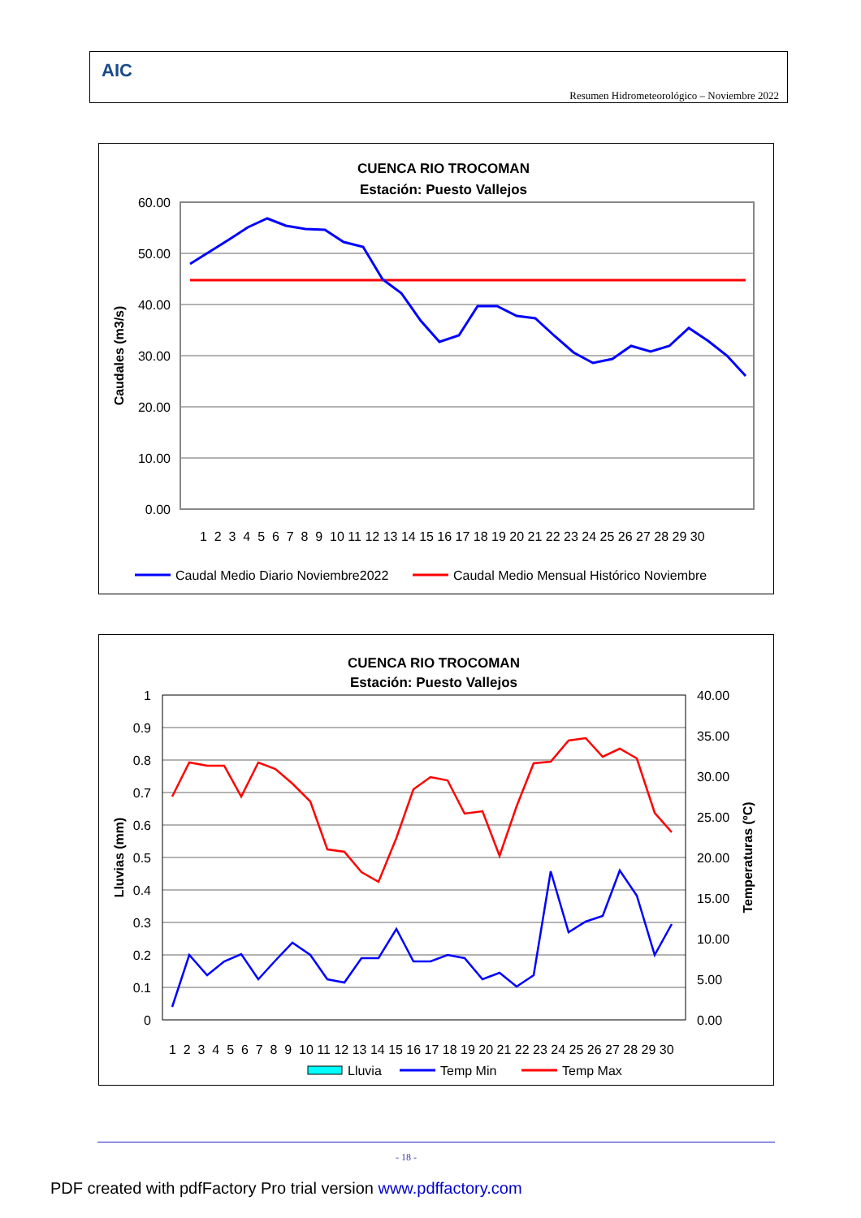AIC
Resumen Hidrometeorológico – Noviembre 2022
CUENCA RIO TROCOMAN
Estación: Puesto Vallejos
60.00
50.00
40.00
30.00
20.00
10.00
0.00
Caudales (m3/s)
1 2 3 4 5 6 7 8 9 10 11 12 13 14 15 16 17 18 19 20 21 22 23 24 25 26 27 28 29 30
Caudal Medio Diario Noviembre2022
Caudal Medio Mensual Histórico Noviembre
CUENCA RIO TROCOMAN
Estación: Puesto Vallejos
1
0.9
0.8
0.7
0.6
0.5
0.4
0.3
0.2
0.1
0
40.00
35.00
30.00
25.00
20.00
15.00
10.00
5.00
0.00
Lluvias (mm)
Temperaturas (ºC)
1 2 3 4 5 6 7 8 9 10 11 12 13 14 15 16 17 18 19 20 21 22 23 24 25 26 27 28 29 30
Lluvia
Temp Min
Temp Max
- 18 -
PDF created with pdfFactory Pro trial version www.pdffactory.com